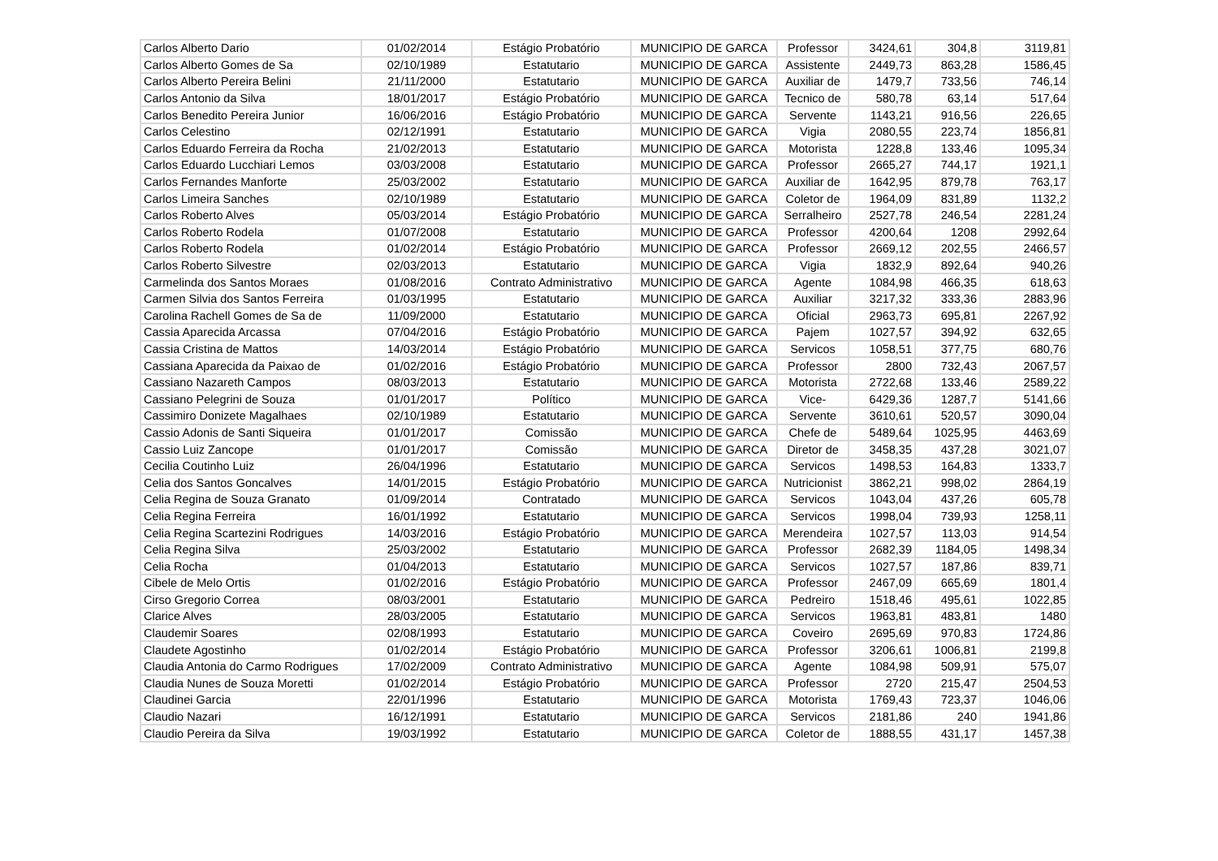| Carlos Alberto Dario | 01/02/2014 | Estágio Probatório | MUNICIPIO DE GARCA | Professor | 3424,61 | 304,8 | 3119,81 |
| Carlos Alberto Gomes de Sa | 02/10/1989 | Estatutario | MUNICIPIO DE GARCA | Assistente | 2449,73 | 863,28 | 1586,45 |
| Carlos Alberto Pereira Belini | 21/11/2000 | Estatutario | MUNICIPIO DE GARCA | Auxiliar de | 1479,7 | 733,56 | 746,14 |
| Carlos Antonio da Silva | 18/01/2017 | Estágio Probatório | MUNICIPIO DE GARCA | Tecnico de | 580,78 | 63,14 | 517,64 |
| Carlos Benedito Pereira Junior | 16/06/2016 | Estágio Probatório | MUNICIPIO DE GARCA | Servente | 1143,21 | 916,56 | 226,65 |
| Carlos Celestino | 02/12/1991 | Estatutario | MUNICIPIO DE GARCA | Vigia | 2080,55 | 223,74 | 1856,81 |
| Carlos Eduardo Ferreira da Rocha | 21/02/2013 | Estatutario | MUNICIPIO DE GARCA | Motorista | 1228,8 | 133,46 | 1095,34 |
| Carlos Eduardo Lucchiari Lemos | 03/03/2008 | Estatutario | MUNICIPIO DE GARCA | Professor | 2665,27 | 744,17 | 1921,1 |
| Carlos Fernandes Manforte | 25/03/2002 | Estatutario | MUNICIPIO DE GARCA | Auxiliar de | 1642,95 | 879,78 | 763,17 |
| Carlos Limeira Sanches | 02/10/1989 | Estatutario | MUNICIPIO DE GARCA | Coletor de | 1964,09 | 831,89 | 1132,2 |
| Carlos Roberto Alves | 05/03/2014 | Estágio Probatório | MUNICIPIO DE GARCA | Serralheiro | 2527,78 | 246,54 | 2281,24 |
| Carlos Roberto Rodela | 01/07/2008 | Estatutario | MUNICIPIO DE GARCA | Professor | 4200,64 | 1208 | 2992,64 |
| Carlos Roberto Rodela | 01/02/2014 | Estágio Probatório | MUNICIPIO DE GARCA | Professor | 2669,12 | 202,55 | 2466,57 |
| Carlos Roberto Silvestre | 02/03/2013 | Estatutario | MUNICIPIO DE GARCA | Vigia | 1832,9 | 892,64 | 940,26 |
| Carmelinda dos Santos Moraes | 01/08/2016 | Contrato Administrativo | MUNICIPIO DE GARCA | Agente | 1084,98 | 466,35 | 618,63 |
| Carmen Silvia dos Santos Ferreira | 01/03/1995 | Estatutario | MUNICIPIO DE GARCA | Auxiliar | 3217,32 | 333,36 | 2883,96 |
| Carolina Rachell Gomes de Sa de | 11/09/2000 | Estatutario | MUNICIPIO DE GARCA | Oficial | 2963,73 | 695,81 | 2267,92 |
| Cassia Aparecida Arcassa | 07/04/2016 | Estágio Probatório | MUNICIPIO DE GARCA | Pajem | 1027,57 | 394,92 | 632,65 |
| Cassia Cristina de Mattos | 14/03/2014 | Estágio Probatório | MUNICIPIO DE GARCA | Servicos | 1058,51 | 377,75 | 680,76 |
| Cassiana Aparecida da Paixao de | 01/02/2016 | Estágio Probatório | MUNICIPIO DE GARCA | Professor | 2800 | 732,43 | 2067,57 |
| Cassiano Nazareth Campos | 08/03/2013 | Estatutario | MUNICIPIO DE GARCA | Motorista | 2722,68 | 133,46 | 2589,22 |
| Cassiano Pelegrini de Souza | 01/01/2017 | Político | MUNICIPIO DE GARCA | Vice- | 6429,36 | 1287,7 | 5141,66 |
| Cassimiro Donizete Magalhaes | 02/10/1989 | Estatutario | MUNICIPIO DE GARCA | Servente | 3610,61 | 520,57 | 3090,04 |
| Cassio Adonis de Santi Siqueira | 01/01/2017 | Comissão | MUNICIPIO DE GARCA | Chefe de | 5489,64 | 1025,95 | 4463,69 |
| Cassio Luiz Zancope | 01/01/2017 | Comissão | MUNICIPIO DE GARCA | Diretor de | 3458,35 | 437,28 | 3021,07 |
| Cecilia Coutinho Luiz | 26/04/1996 | Estatutario | MUNICIPIO DE GARCA | Servicos | 1498,53 | 164,83 | 1333,7 |
| Celia dos Santos Goncalves | 14/01/2015 | Estágio Probatório | MUNICIPIO DE GARCA | Nutricionist | 3862,21 | 998,02 | 2864,19 |
| Celia Regina de Souza Granato | 01/09/2014 | Contratado | MUNICIPIO DE GARCA | Servicos | 1043,04 | 437,26 | 605,78 |
| Celia Regina Ferreira | 16/01/1992 | Estatutario | MUNICIPIO DE GARCA | Servicos | 1998,04 | 739,93 | 1258,11 |
| Celia Regina Scartezini Rodrigues | 14/03/2016 | Estágio Probatório | MUNICIPIO DE GARCA | Merendeira | 1027,57 | 113,03 | 914,54 |
| Celia Regina Silva | 25/03/2002 | Estatutario | MUNICIPIO DE GARCA | Professor | 2682,39 | 1184,05 | 1498,34 |
| Celia Rocha | 01/04/2013 | Estatutario | MUNICIPIO DE GARCA | Servicos | 1027,57 | 187,86 | 839,71 |
| Cibele de Melo Ortis | 01/02/2016 | Estágio Probatório | MUNICIPIO DE GARCA | Professor | 2467,09 | 665,69 | 1801,4 |
| Cirso Gregorio Correa | 08/03/2001 | Estatutario | MUNICIPIO DE GARCA | Pedreiro | 1518,46 | 495,61 | 1022,85 |
| Clarice Alves | 28/03/2005 | Estatutario | MUNICIPIO DE GARCA | Servicos | 1963,81 | 483,81 | 1480 |
| Claudemir Soares | 02/08/1993 | Estatutario | MUNICIPIO DE GARCA | Coveiro | 2695,69 | 970,83 | 1724,86 |
| Claudete Agostinho | 01/02/2014 | Estágio Probatório | MUNICIPIO DE GARCA | Professor | 3206,61 | 1006,81 | 2199,8 |
| Claudia Antonia do Carmo Rodrigues | 17/02/2009 | Contrato Administrativo | MUNICIPIO DE GARCA | Agente | 1084,98 | 509,91 | 575,07 |
| Claudia Nunes de Souza Moretti | 01/02/2014 | Estágio Probatório | MUNICIPIO DE GARCA | Professor | 2720 | 215,47 | 2504,53 |
| Claudinei Garcia | 22/01/1996 | Estatutario | MUNICIPIO DE GARCA | Motorista | 1769,43 | 723,37 | 1046,06 |
| Claudio Nazari | 16/12/1991 | Estatutario | MUNICIPIO DE GARCA | Servicos | 2181,86 | 240 | 1941,86 |
| Claudio Pereira da Silva | 19/03/1992 | Estatutario | MUNICIPIO DE GARCA | Coletor de | 1888,55 | 431,17 | 1457,38 |